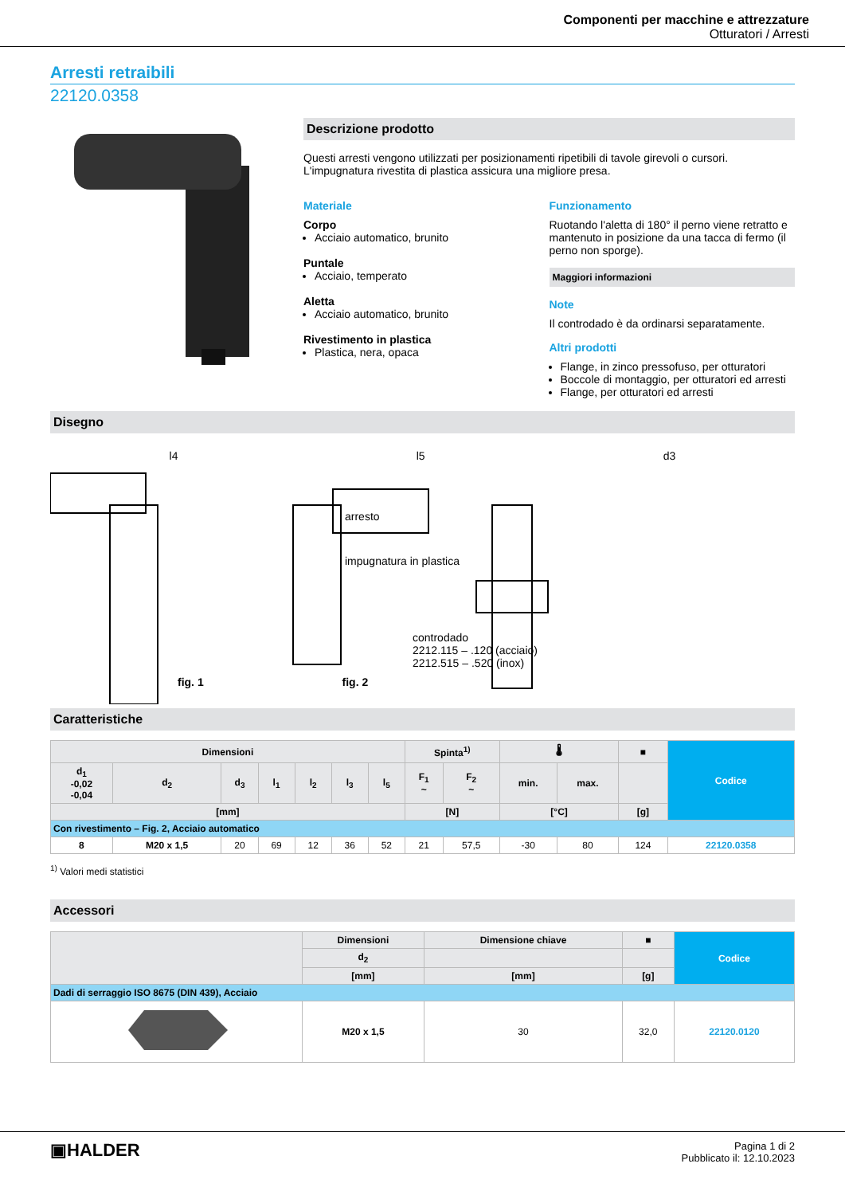Componenti per macchine e attrezzature
Otturatori / Arresti
Arresti retraibili
22120.0358
Descrizione prodotto
Questi arresti vengono utilizzati per posizionamenti ripetibili di tavole girevoli o cursori.
L'impugnatura rivestita di plastica assicura una migliore presa.
Materiale
Corpo
Acciaio automatico, brunito
Puntale
Acciaio, temperato
Aletta
Acciaio automatico, brunito
Rivestimento in plastica
Plastica, nera, opaca
Funzionamento
Ruotando l'aletta di 180° il perno viene retratto e mantenuto in posizione da una tacca di fermo (il perno non sporge).
Maggiori informazioni
Note
Il controdado è da ordinarsi separatamente.
Altri prodotti
Flange, in zinco pressofuso, per otturatori
Boccole di montaggio, per otturatori ed arresti
Flange, per otturatori ed arresti
Disegno
l4 l5 d3
arresto
impugnatura in plastica
controdado
2212.115 – .120 (acciaio)
2212.515 – .520 (inox)
fig. 1 fig. 2
Caratteristiche
| Dimensioni | | | | | | | Spinta<sup>1)</sup> | | 🌡 | | ■ | Codice |
| --- | --- | --- | --- | --- | --- | --- | --- | --- | --- | --- | --- | --- |
| d<sub>1</sub> -0,02 -0,04 | d<sub>2</sub> | d<sub>3</sub> | l<sub>1</sub> | l<sub>2</sub> | l<sub>3</sub> | l<sub>5</sub> | F<sub>1</sub> ~ | F<sub>2</sub> ~ | min. | max. | | |
| [mm] | | | | | | | [N] | | [°C] | | [g] | |
| Con rivestimento – Fig. 2, Acciaio automatico | | | | | | | | | | | | |
| 8 | M20 x 1,5 | 20 | 69 | 12 | 36 | 52 | 21 | 57,5 | -30 | 80 | 124 | 22120.0358 |
<sup>1)</sup> Valori medi statistici
Accessori
| | Dimensioni | Dimensione chiave | ■ | Codice |
| --- | --- | --- | --- | --- |
| | d<sub>2</sub> | | | |
| | [mm] | [mm] | [g] | |
| Dadi di serraggio ISO 8675 (DIN 439), Acciaio | | | | |
| | M20 x 1,5 | 30 | 32,0 | 22120.0120 |
▣HALDER
Pagina 1 di 2
Pubblicato il: 12.10.2023